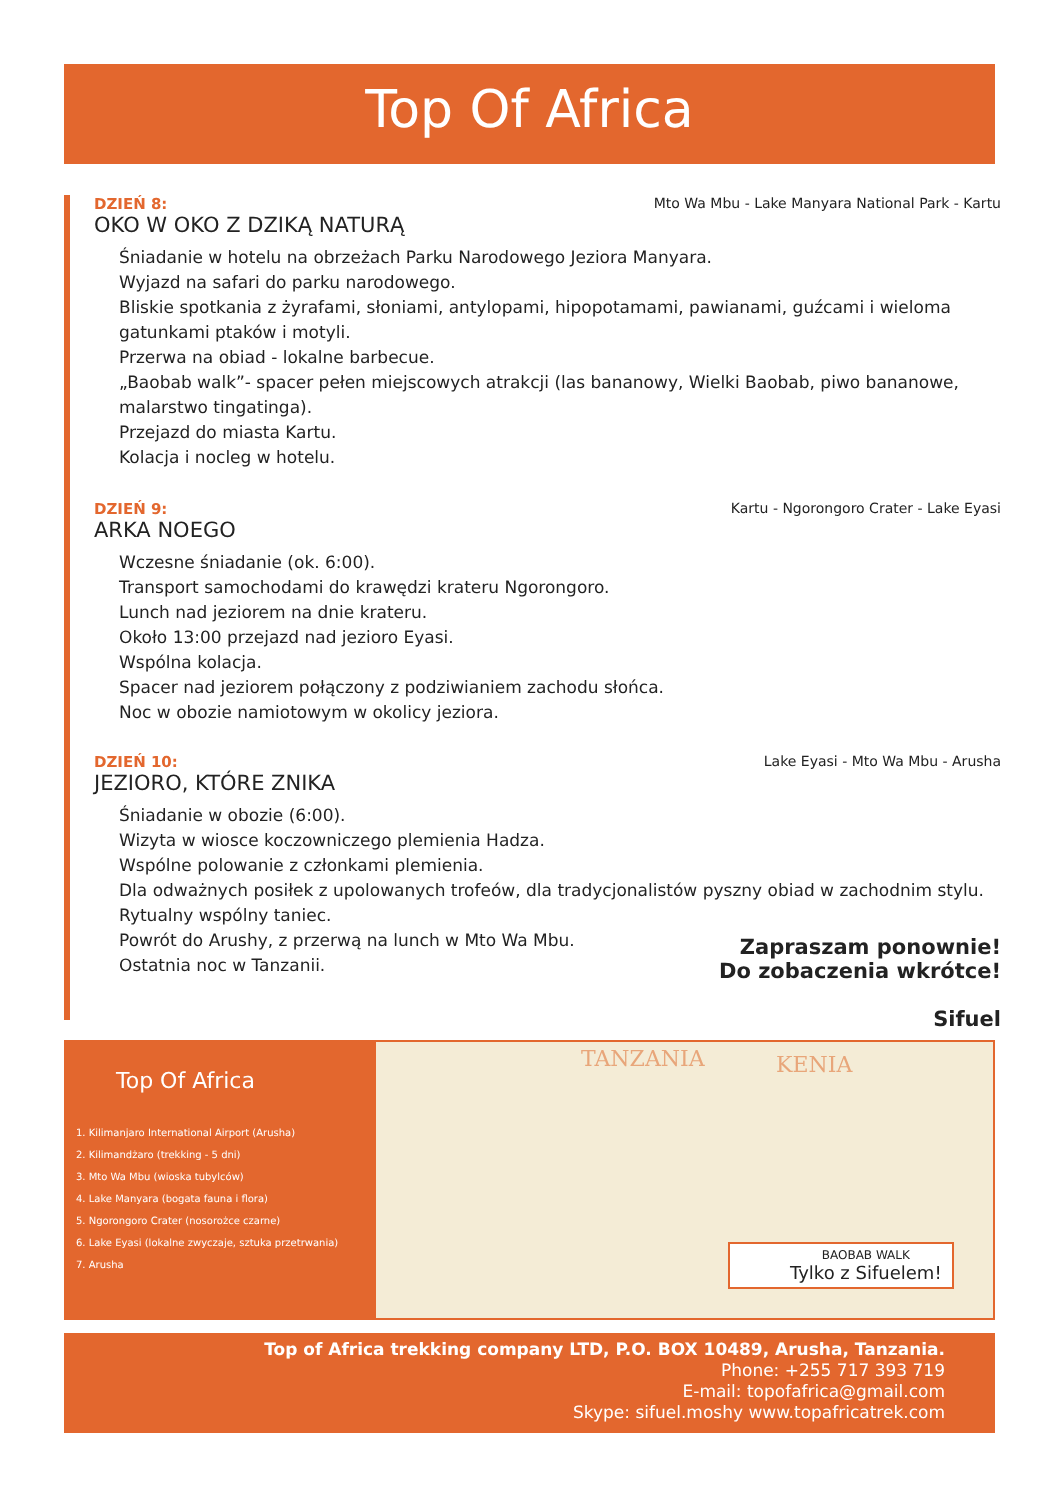Top Of Africa
DZIEŃ 8:
Mto Wa Mbu - Lake Manyara National Park - Kartu
OKO W OKO Z DZIKĄ NATURĄ
Śniadanie w hotelu na obrzeżach Parku Narodowego Jeziora Manyara.
Wyjazd na safari do parku narodowego.
Bliskie spotkania z żyrafami, słoniami, antylopami, hipopotamami, pawianami, guźcami i wieloma gatunkami ptaków i motyli.
Przerwa na obiad - lokalne barbecue.
„Baobab walk”- spacer pełen miejscowych atrakcji (las bananowy, Wielki Baobab, piwo bananowe, malarstwo tingatinga).
Przejazd do miasta Kartu.
Kolacja i nocleg w hotelu.
DZIEŃ 9:
Kartu - Ngorongoro Crater - Lake Eyasi
ARKA NOEGO
Wczesne śniadanie (ok. 6:00).
Transport samochodami do krawędzi krateru Ngorongoro.
Lunch nad jeziorem na dnie krateru.
Około 13:00 przejazd nad jezioro Eyasi.
Wspólna kolacja.
Spacer nad jeziorem połączony z podziwianiem zachodu słońca.
Noc w obozie namiotowym w okolicy jeziora.
DZIEŃ 10:
Lake Eyasi - Mto Wa Mbu - Arusha
JEZIORO, KTÓRE ZNIKA
Śniadanie w obozie (6:00).
Wizyta w wiosce koczowniczego plemienia Hadza.
Wspólne polowanie z członkami plemienia.
Dla odważnych posiłek z upolowanych trofeów, dla tradycjonalistów pyszny obiad w zachodnim stylu.
Rytualny wspólny taniec.
Powrót do Arushy, z przerwą na lunch w Mto Wa Mbu.
Ostatnia noc w Tanzanii.
Zapraszam ponownie!
Do zobaczenia wkrótce!
Sifuel
Top Of Africa
1. Kilimanjaro International Airport (Arusha)
2. Kilimandżaro (trekking - 5 dni)
3. Mto Wa Mbu (wioska tubylców)
4. Lake Manyara (bogata fauna i flora)
5. Ngorongoro Crater (nosorożce czarne)
6. Lake Eyasi (lokalne zwyczaje, sztuka przetrwania)
7. Arusha
TANZANIA KENIA
BAOBAB WALK
Tylko z Sifuelem!
Top of Africa trekking company LTD, P.O. BOX 10489, Arusha, Tanzania.
Phone: +255 717 393 719
E-mail: topofafrica@gmail.com
Skype: sifuel.moshy www.topafricatrek.com